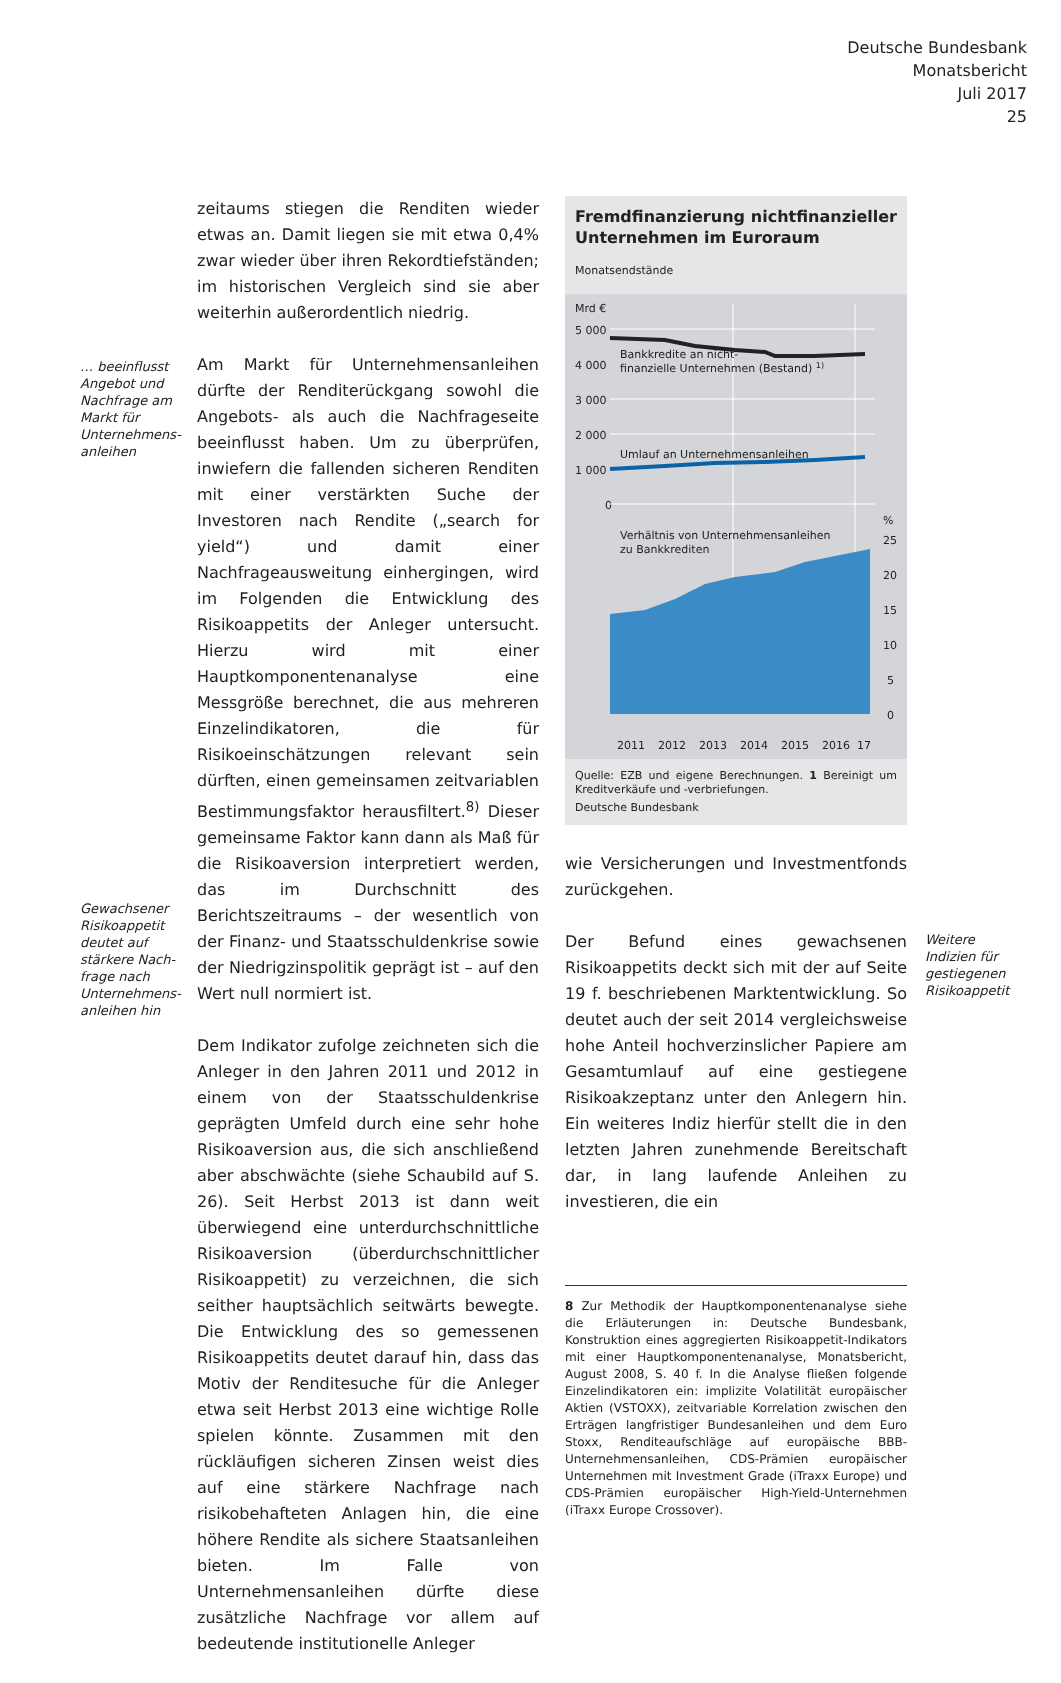Deutsche Bundesbank
Monatsbericht
Juli 2017
25
… beeinflusst Angebot und Nachfrage am Markt für Unternehmens­anleihen
Gewachsener Risikoappetit deutet auf stärkere Nach­frage nach Unternehmens­anleihen hin
zeitaums stiegen die Renditen wieder etwas an. Damit liegen sie mit etwa 0,4% zwar wieder über ihren Rekordtiefständen; im historischen Vergleich sind sie aber weiterhin außerordentlich niedrig.
Am Markt für Unternehmensanleihen dürfte der Renditerückgang sowohl die Angebots- als auch die Nachfrageseite beeinflusst haben. Um zu überprüfen, inwiefern die fallenden sicheren Renditen mit einer verstärkten Suche der Investoren nach Rendite („search for yield“) und damit einer Nachfrageausweitung einhergingen, wird im Folgenden die Entwicklung des Risikoappetits der Anleger untersucht. Hierzu wird mit einer Hauptkomponentenanalyse eine Messgröße berechnet, die aus mehreren Einzelindikatoren, die für Risikoeinschätzungen relevant sein dürften, einen gemeinsamen zeitvariablen Bestimmungsfaktor herausfiltert.<sup>8)</sup> Dieser gemeinsame Faktor kann dann als Maß für die Risikoaversion interpretiert werden, das im Durchschnitt des Berichtszeitraums – der wesentlich von der Finanz- und Staatsschuldenkrise sowie der Niedrigzinspolitik geprägt ist – auf den Wert null normiert ist.
Dem Indikator zufolge zeichneten sich die Anleger in den Jahren 2011 und 2012 in einem von der Staatsschuldenkrise geprägten Umfeld durch eine sehr hohe Risikoaversion aus, die sich anschließend aber abschwächte (siehe Schaubild auf S. 26). Seit Herbst 2013 ist dann weit überwiegend eine unterdurchschnittliche Risikoaversion (überdurchschnittlicher Risikoappetit) zu verzeichnen, die sich seither hauptsächlich seitwärts bewegte. Die Entwicklung des so gemessenen Risikoappetits deutet darauf hin, dass das Motiv der Renditesuche für die Anleger etwa seit Herbst 2013 eine wichtige Rolle spielen könnte. Zusammen mit den rückläufigen sicheren Zinsen weist dies auf eine stärkere Nachfrage nach risikobehafteten Anlagen hin, die eine höhere Rendite als sichere Staatsanleihen bieten. Im Falle von Unternehmensanleihen dürfte diese zusätzliche Nachfrage vor allem auf bedeutende institutionelle Anleger
Fremdfinanzierung nichtfinanzieller Unternehmen im Euroraum
Monatsendstände
Mrd €
5 000
4 000
3 000
2 000
1 000
0
Bankkredite an nicht-
finanzielle Unternehmen (Bestand) 1)
Umlauf an Unternehmensanleihen
%
25
20
15
10
5
0
Verhältnis von Unternehmensanleihen
zu Bankkrediten
2011
2012
2013
2014
2015
2016
17
Quelle: EZB und eigene Berechnungen. 1 Bereinigt um Kredit­verkäufe und -verbriefungen.
Deutsche Bundesbank
wie Versicherungen und Investmentfonds zurückgehen.
Der Befund eines gewachsenen Risikoappetits deckt sich mit der auf Seite 19 f. beschriebenen Marktentwicklung. So deutet auch der seit 2014 vergleichsweise hohe Anteil hochverzinslicher Papiere am Gesamtumlauf auf eine gestiegene Risikoakzeptanz unter den Anlegern hin. Ein weiteres Indiz hierfür stellt die in den letzten Jahren zunehmende Bereitschaft dar, in lang laufende Anleihen zu investieren, die ein
8 Zur Methodik der Hauptkomponentenanalyse siehe die Erläuterungen in: Deutsche Bundesbank, Konstruktion eines aggregierten Risikoappetit-Indikators mit einer Hauptkomponentenanalyse, Monatsbericht, August 2008, S. 40 f. In die Analyse fließen folgende Einzelindikatoren ein: implizite Volatilität europäischer Aktien (VSTOXX), zeitvariable Korrelation zwischen den Erträgen langfristiger Bundesanleihen und dem Euro Stoxx, Renditeaufschläge auf europäische BBB-Unternehmensanleihen, CDS-Prämien europäischer Unternehmen mit Investment Grade (iTraxx Europe) und CDS-Prämien europäischer High-Yield-Unternehmen (iTraxx Europe Crossover).
Weitere Indizien für gestiegenen Risikoappetit